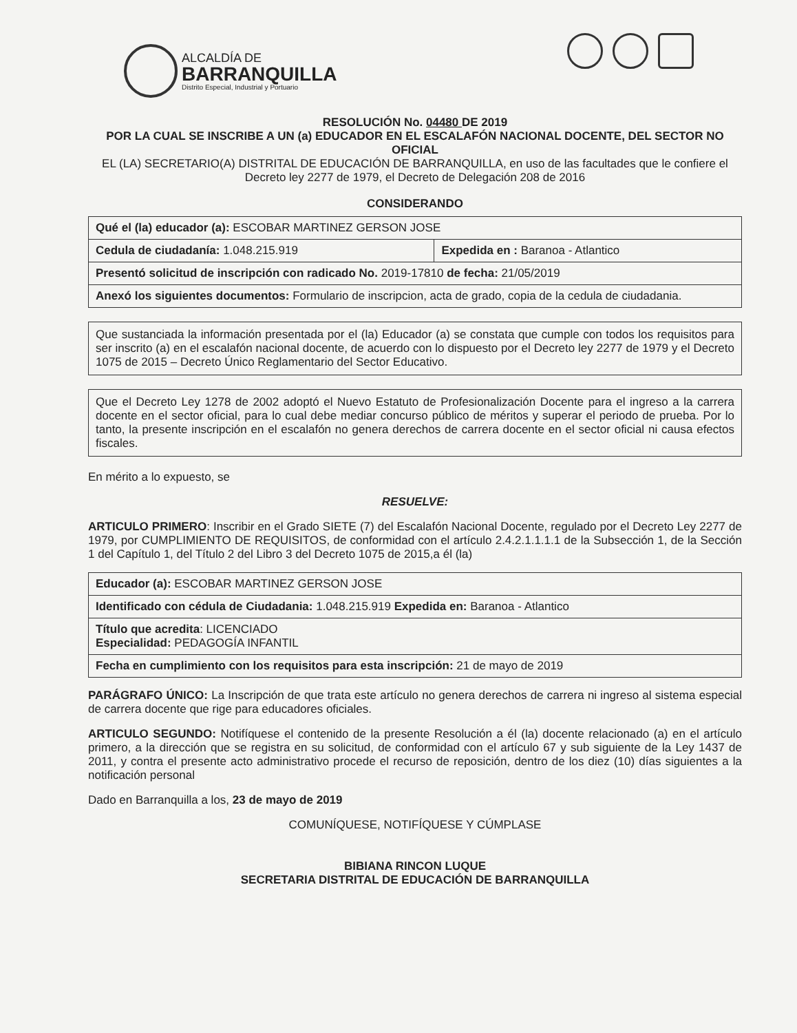ALCALDÍA DE
BARRANQUILLA
Distrito Especial, Industrial y Portuario
RESOLUCIÓN No. 04480 DE 2019
POR LA CUAL SE INSCRIBE A UN (a) EDUCADOR EN EL ESCALAFÓN NACIONAL DOCENTE, DEL SECTOR NO OFICIAL
EL (LA) SECRETARIO(A) DISTRITAL DE EDUCACIÓN DE BARRANQUILLA, en uso de las facultades que le confiere el Decreto ley 2277 de 1979, el Decreto de Delegación 208 de 2016
CONSIDERANDO
| Qué el (la) educador (a): ESCOBAR MARTINEZ GERSON JOSE | |
| Cedula de ciudadanía: 1.048.215.919 | Expedida en : Baranoa - Atlantico |
| Presentó solicitud de inscripción con radicado No. 2019-17810 de fecha: 21/05/2019 | |
| Anexó los siguientes documentos: Formulario de inscripcion, acta de grado, copia de la cedula de ciudadania. | |
Que sustanciada la información presentada por el (la) Educador (a) se constata que cumple con todos los requisitos para ser inscrito (a) en el escalafón nacional docente, de acuerdo con lo dispuesto por el Decreto ley 2277 de 1979 y el Decreto 1075 de 2015 – Decreto Único Reglamentario del Sector Educativo.
Que el Decreto Ley 1278 de 2002 adoptó el Nuevo Estatuto de Profesionalización Docente para el ingreso a la carrera docente en el sector oficial, para lo cual debe mediar concurso público de méritos y superar el periodo de prueba. Por lo tanto, la presente inscripción en el escalafón no genera derechos de carrera docente en el sector oficial ni causa efectos fiscales.
En mérito a lo expuesto, se
RESUELVE:
ARTICULO PRIMERO: Inscribir en el Grado SIETE (7) del Escalafón Nacional Docente, regulado por el Decreto Ley 2277 de 1979, por CUMPLIMIENTO DE REQUISITOS, de conformidad con el artículo 2.4.2.1.1.1.1 de la Subsección 1, de la Sección 1 del Capítulo 1, del Título 2 del Libro 3 del Decreto 1075 de 2015,a él (la)
| Educador (a): ESCOBAR MARTINEZ GERSON JOSE |
| Identificado con cédula de Ciudadania: 1.048.215.919 Expedida en: Baranoa - Atlantico |
| Título que acredita : LICENCIADO Especialidad: PEDAGOGÍA INFANTIL |
| Fecha en cumplimiento con los requisitos para esta inscripción: 21 de mayo de 2019 |
PARÁGRAFO ÚNICO: La Inscripción de que trata este artículo no genera derechos de carrera ni ingreso al sistema especial de carrera docente que rige para educadores oficiales.
ARTICULO SEGUNDO: Notifíquese el contenido de la presente Resolución a él (la) docente relacionado (a) en el artículo primero, a la dirección que se registra en su solicitud, de conformidad con el artículo 67 y sub siguiente de la Ley 1437 de 2011, y contra el presente acto administrativo procede el recurso de reposición, dentro de los diez (10) días siguientes a la notificación personal
Dado en Barranquilla a los, 23 de mayo de 2019
COMUNÍQUESE, NOTIFÍQUESE Y CÚMPLASE
BIBIANA RINCON LUQUE
SECRETARIA DISTRITAL DE EDUCACIÓN DE BARRANQUILLA